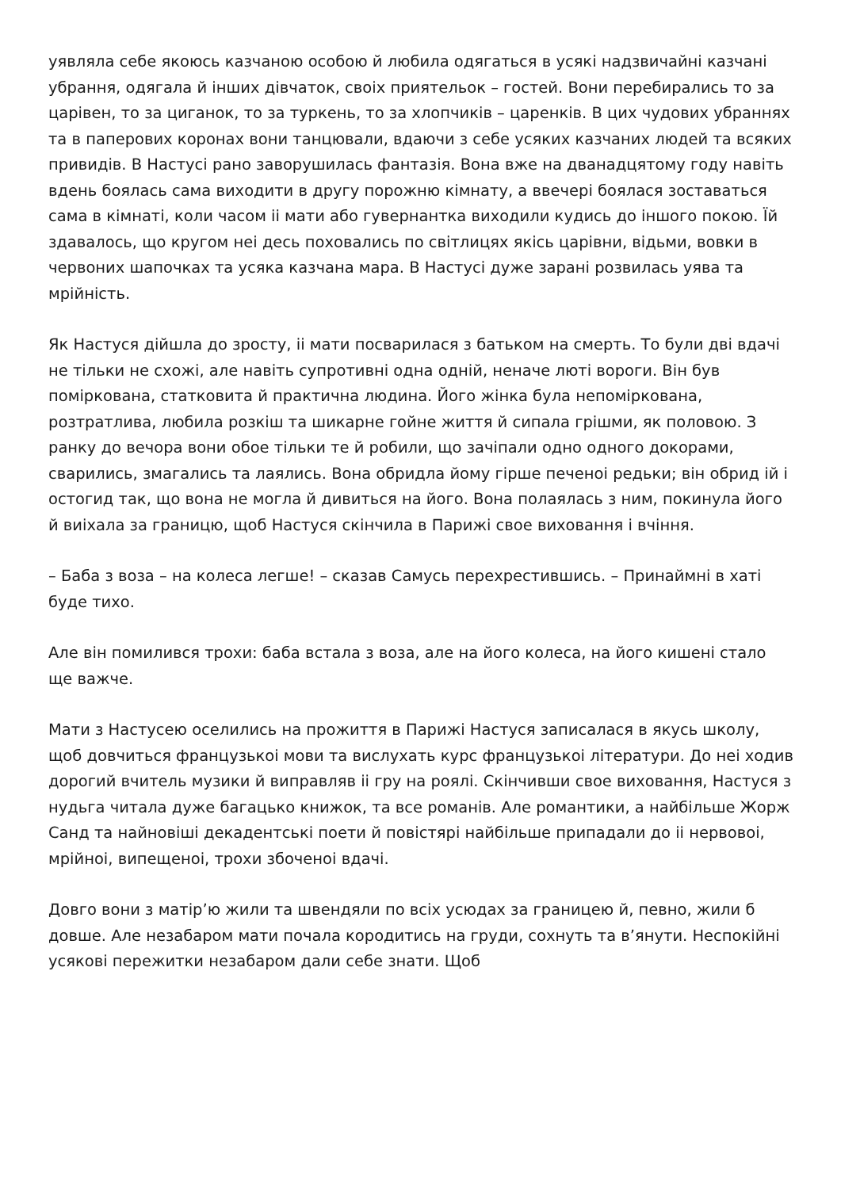уявляла себе якоюсь казчаною особою й любила одягаться в усякі надзвичайні казчані убрання, одягала й інших дівчаток, своіх приятельок – гостей. Вони перебирались то за царівен, то за циганок, то за туркень, то за хлопчиків – царенків. В цих чудових убраннях та в паперових коронах вони танцювали, вдаючи з себе усяких казчаних людей та всяких привидів. В Настусі рано заворушилась фантазія. Вона вже на дванадцятому году навіть вдень боялась сама виходити в другу порожню кімнату, а ввечері боялася зоставаться сама в кімнаті, коли часом іі мати або гувернантка виходили кудись до іншого покою. Їй здавалось, що кругом неі десь поховались по світлицях якісь царівни, відьми, вовки в червоних шапочках та усяка казчана мара. В Настусі дуже зарані розвилась уява та мрійність.
Як Настуся дійшла до зросту, іі мати посварилася з батьком на смерть. То були дві вдачі не тільки не схожі, але навіть супротивні одна одній, неначе люті вороги. Він був поміркована, статковита й практична людина. Його жінка була непоміркована, розтратлива, любила розкіш та шикарне гойне життя й сипала грішми, як половою. З ранку до вечора вони обое тільки те й робили, що зачіпали одно одного докорами, сварились, змагались та лаялись. Вона обридла йому гірше печеноі редьки; він обрид ій і остогид так, що вона не могла й дивиться на його. Вона полаялась з ним, покинула його й виіхала за границю, щоб Настуся скінчила в Парижі свое виховання і вчіння.
– Баба з воза – на колеса легше! – сказав Самусь перехрестившись. – Принаймні в хаті буде тихо.
Але він помилився трохи: баба встала з воза, але на його колеса, на його кишені стало ще важче.
Мати з Настусею оселились на прожиття в Парижі Настуся записалася в якусь школу, щоб довчиться французькоі мови та вислухать курс французькоі літератури. До неі ходив дорогий вчитель музики й виправляв іі гру на роялі. Скінчивши свое виховання, Настуся з нудьга читала дуже багацько книжок, та все романів. Але романтики, а найбільше Жорж Санд та найновіші декадентські поети й повістярі найбільше припадали до іі нервовоі, мрійноі, випещеноі, трохи збоченоі вдачі.
Довго вони з матір’ю жили та швендяли по всіх усюдах за границею й, певно, жили б довше. Але незабаром мати почала кородитись на груди, сохнуть та в’янути. Неспокійні усякові пережитки незабаром дали себе знати. Щоб